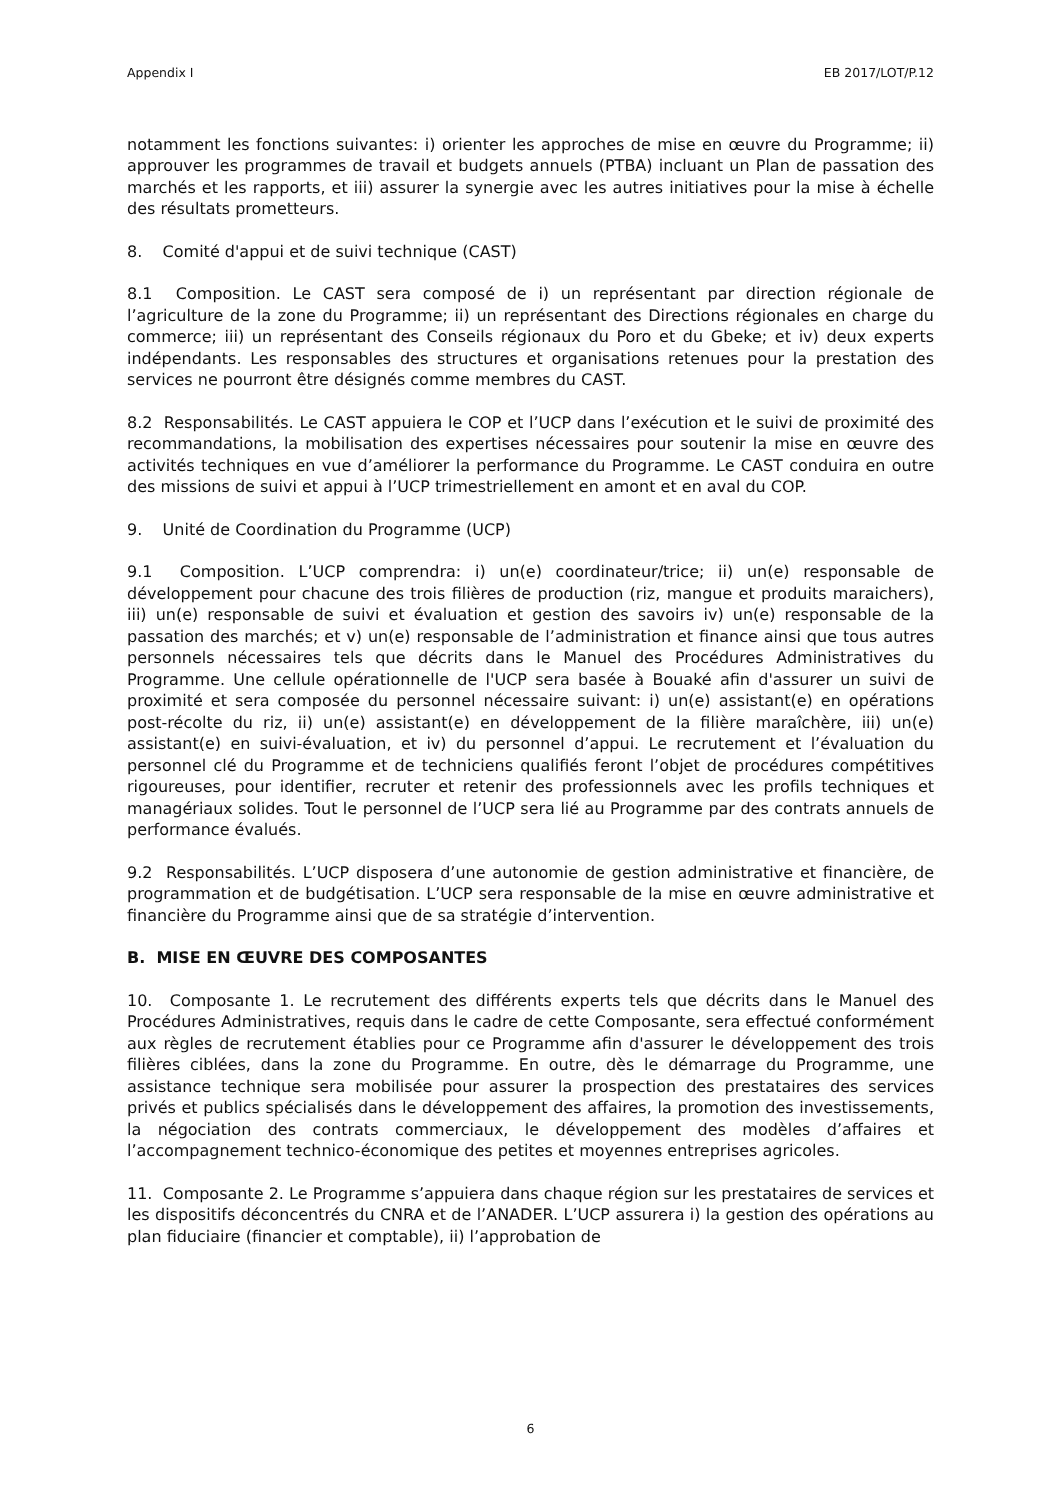Appendix I EB 2017/LOT/P.12
notamment les fonctions suivantes: i) orienter les approches de mise en œuvre du Programme; ii) approuver les programmes de travail et budgets annuels (PTBA) incluant un Plan de passation des marchés et les rapports, et iii) assurer la synergie avec les autres initiatives pour la mise à échelle des résultats prometteurs.
8. Comité d'appui et de suivi technique (CAST)
8.1 Composition. Le CAST sera composé de i) un représentant par direction régionale de l’agriculture de la zone du Programme; ii) un représentant des Directions régionales en charge du commerce; iii) un représentant des Conseils régionaux du Poro et du Gbeke; et iv) deux experts indépendants. Les responsables des structures et organisations retenues pour la prestation des services ne pourront être désignés comme membres du CAST.
8.2 Responsabilités. Le CAST appuiera le COP et l’UCP dans l’exécution et le suivi de proximité des recommandations, la mobilisation des expertises nécessaires pour soutenir la mise en œuvre des activités techniques en vue d’améliorer la performance du Programme. Le CAST conduira en outre des missions de suivi et appui à l’UCP trimestriellement en amont et en aval du COP.
9. Unité de Coordination du Programme (UCP)
9.1 Composition. L’UCP comprendra: i) un(e) coordinateur/trice; ii) un(e) responsable de développement pour chacune des trois filières de production (riz, mangue et produits maraichers), iii) un(e) responsable de suivi et évaluation et gestion des savoirs iv) un(e) responsable de la passation des marchés; et v) un(e) responsable de l’administration et finance ainsi que tous autres personnels nécessaires tels que décrits dans le Manuel des Procédures Administratives du Programme. Une cellule opérationnelle de l'UCP sera basée à Bouaké afin d'assurer un suivi de proximité et sera composée du personnel nécessaire suivant: i) un(e) assistant(e) en opérations post-récolte du riz, ii) un(e) assistant(e) en développement de la filière maraîchère, iii) un(e) assistant(e) en suivi-évaluation, et iv) du personnel d’appui. Le recrutement et l’évaluation du personnel clé du Programme et de techniciens qualifiés feront l’objet de procédures compétitives rigoureuses, pour identifier, recruter et retenir des professionnels avec les profils techniques et managériaux solides. Tout le personnel de l’UCP sera lié au Programme par des contrats annuels de performance évalués.
9.2 Responsabilités. L’UCP disposera d’une autonomie de gestion administrative et financière, de programmation et de budgétisation. L’UCP sera responsable de la mise en œuvre administrative et financière du Programme ainsi que de sa stratégie d’intervention.
B. MISE EN ŒUVRE DES COMPOSANTES
10. Composante 1. Le recrutement des différents experts tels que décrits dans le Manuel des Procédures Administratives, requis dans le cadre de cette Composante, sera effectué conformément aux règles de recrutement établies pour ce Programme afin d'assurer le développement des trois filières ciblées, dans la zone du Programme. En outre, dès le démarrage du Programme, une assistance technique sera mobilisée pour assurer la prospection des prestataires des services privés et publics spécialisés dans le développement des affaires, la promotion des investissements, la négociation des contrats commerciaux, le développement des modèles d’affaires et l’accompagnement technico-économique des petites et moyennes entreprises agricoles.
11. Composante 2. Le Programme s’appuiera dans chaque région sur les prestataires de services et les dispositifs déconcentrés du CNRA et de l’ANADER. L’UCP assurera i) la gestion des opérations au plan fiduciaire (financier et comptable), ii) l’approbation de
6